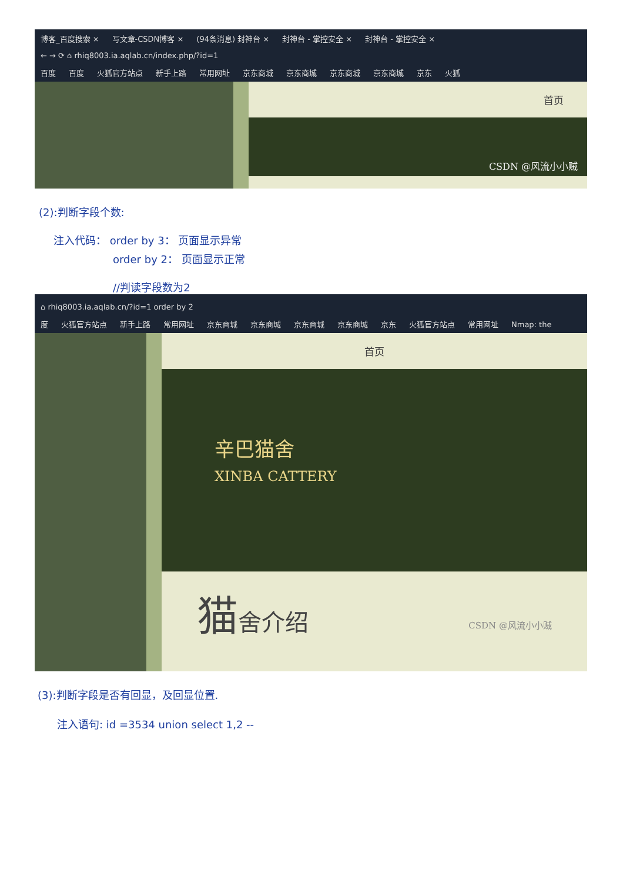博客_百度搜索 × 写文章-CSDN博客 × (94条消息) 封神台 × 封神台 - 掌控安全 × 封神台 - 掌控安全 ×
← → ⟳ ⌂ rhiq8003.ia.aqlab.cn/index.php/?id=1
百度 百度 火狐官方站点 新手上路 常用网址 京东商城 京东商城 京东商城 京东商城 京东 火狐
首页
CSDN @风流小小贼
(2):判断字段个数:
注入代码： order by 3： 页面显示异常
order by 2： 页面显示正常
//判读字段数为2
⌂ rhiq8003.ia.aqlab.cn/?id=1 order by 2
度 火狐官方站点 新手上路 常用网址 京东商城 京东商城 京东商城 京东商城 京东 火狐官方站点 常用网址 Nmap: the
首页
辛巴猫舍
XINBA CATTERY
猫舍介绍 CSDN @风流小小贼
(3):判断字段是否有回显，及回显位置.
注入语句: id =3534 union select 1,2 --